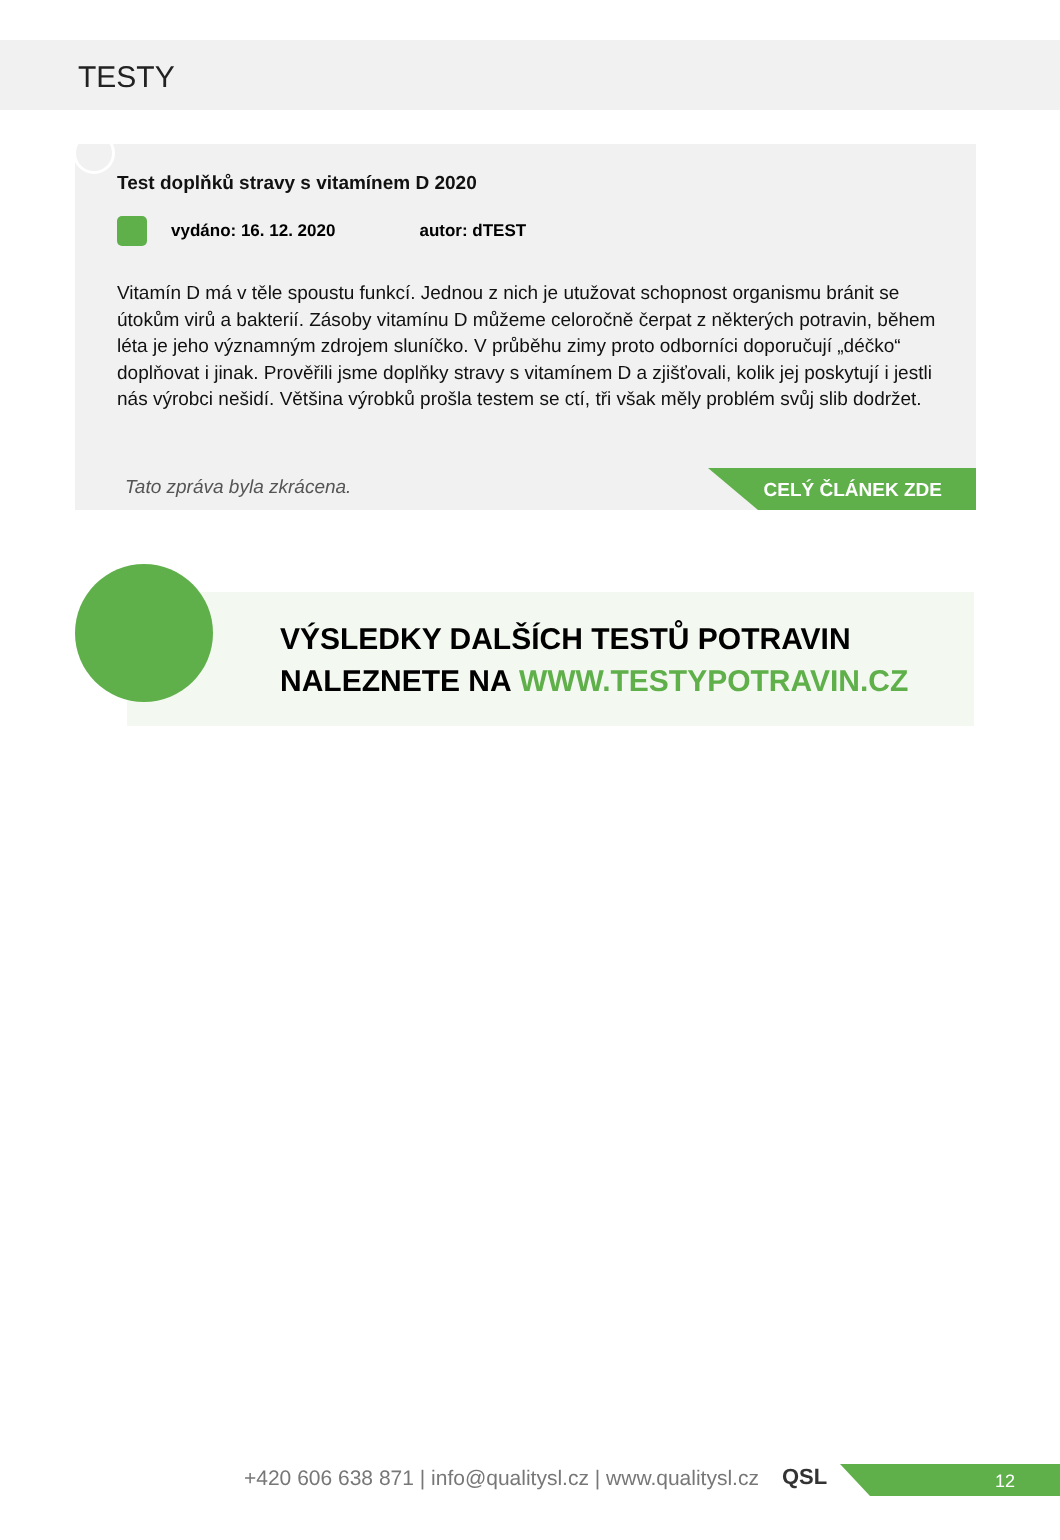TESTY
Test doplňků stravy s vitamínem D 2020
vydáno: 16. 12. 2020 autor: dTEST
Vitamín D má v těle spoustu funkcí. Jednou z nich je utužovat schopnost organismu bránit se útokům virů a bakterií. Zásoby vitamínu D můžeme celoročně čerpat z některých potravin, během léta je jeho významným zdrojem sluníčko. V průběhu zimy proto odborníci doporučují „déčko“ doplňovat i jinak. Prověřili jsme doplňky stravy s vitamínem D a zjišťovali, kolik jej poskytují i jestli nás výrobci nešidí. Většina výrobků prošla testem se ctí, tři však měly problém svůj slib dodržet.
Tato zpráva byla zkrácena. CELÝ ČLÁNEK ZDE
VÝSLEDKY DALŠÍCH TESTŮ POTRAVIN
NALEZNETE NA WWW.TESTYPOTRAVIN.CZ
+420 606 638 871 | info@qualitysl.cz | www.qualitysl.cz QSL 12